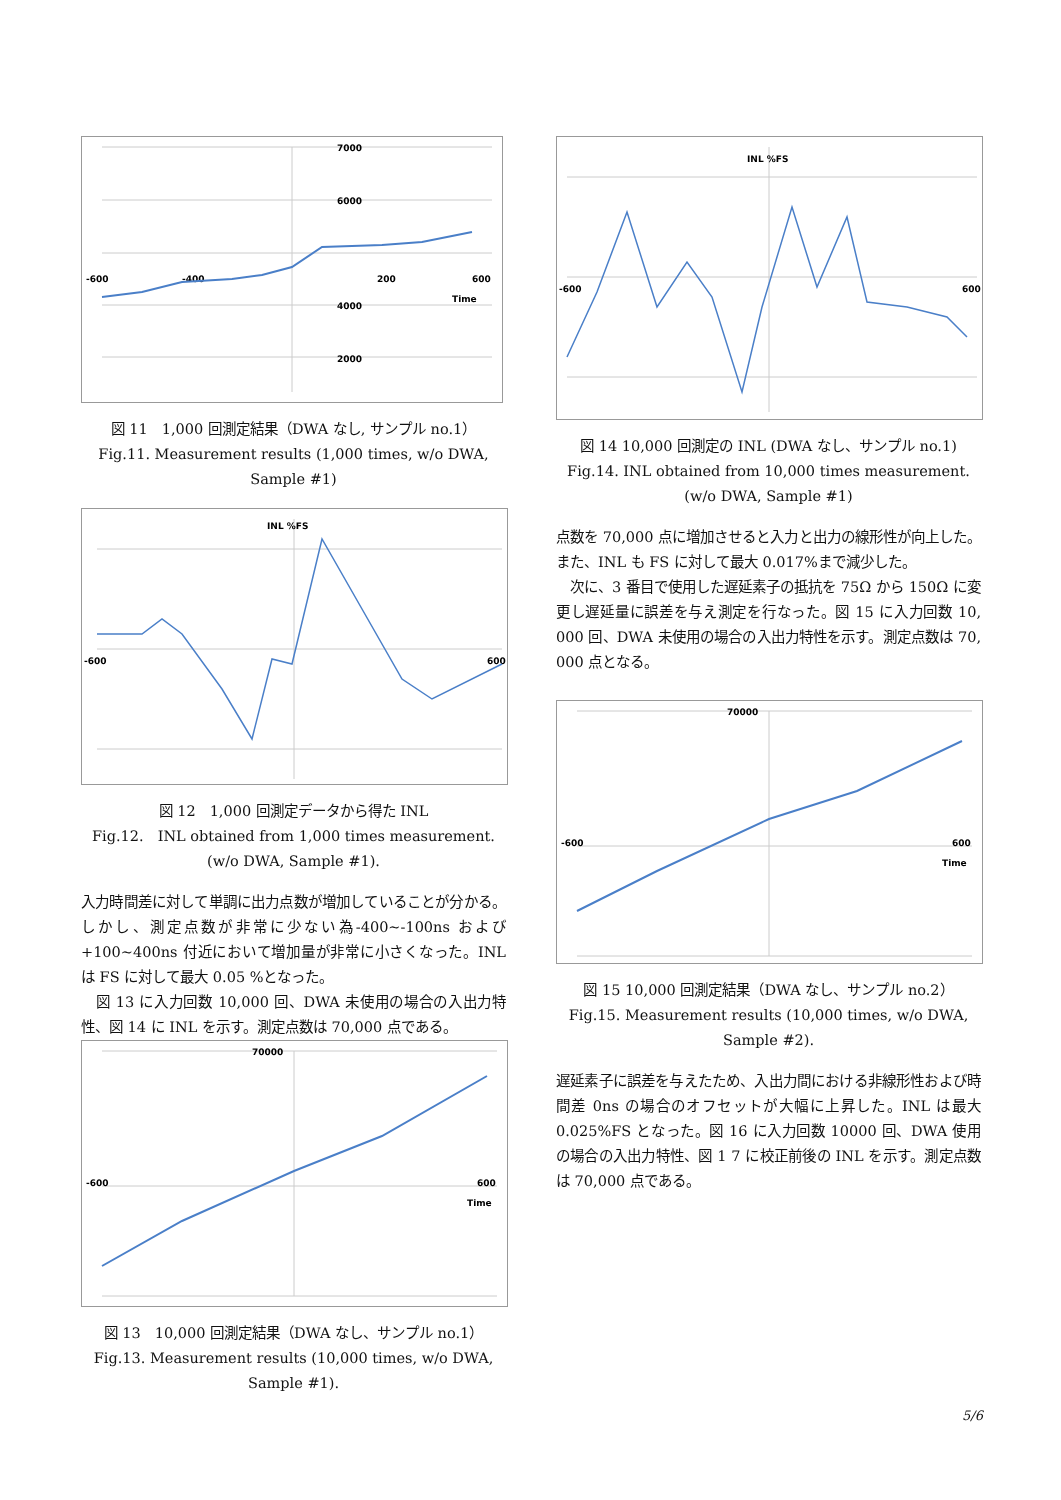-600
-400
200
600
Time
7000
6000
4000
2000
図 11　1,000 回測定結果（DWA なし, サンプル no.1）
Fig.11. Measurement results (1,000 times, w/o DWA, Sample #1)
INL %FS
-600
600
図 12　1,000 回測定データから得た INL
Fig.12.　INL obtained from 1,000 times measurement. (w/o DWA, Sample #1).
入力時間差に対して単調に出力点数が増加していることが分かる。しかし、測定点数が非常に少ない為-400~-100ns および+100~400ns 付近において増加量が非常に小さくなった。INL は FS に対して最大 0.05 %となった。
　図 13 に入力回数 10,000 回、DWA 未使用の場合の入出力特性、図 14 に INL を示す。測定点数は 70,000 点である。
-600
600
Time
70000
図 13　10,000 回測定結果（DWA なし、サンプル no.1）
Fig.13. Measurement results (10,000 times, w/o DWA, Sample #1).
INL %FS
-600
600
図 14 10,000 回測定の INL (DWA なし、サンプル no.1)
Fig.14. INL obtained from 10,000 times measurement. (w/o DWA, Sample #1)
点数を 70,000 点に増加させると入力と出力の線形性が向上した。また、INL も FS に対して最大 0.017%まで減少した。
　次に、3 番目で使用した遅延素子の抵抗を 75Ω から 150Ω に変更し遅延量に誤差を与え測定を行なった。図 15 に入力回数 10, 000 回、DWA 未使用の場合の入出力特性を示す。測定点数は 70, 000 点となる。
-600
600
Time
70000
図 15 10,000 回測定結果（DWA なし、サンプル no.2）
Fig.15. Measurement results (10,000 times, w/o DWA, Sample #2).
遅延素子に誤差を与えたため、入出力間における非線形性および時間差 0ns の場合のオフセットが大幅に上昇した。INL は最大 0.025%FS となった。図 16 に入力回数 10000 回、DWA 使用の場合の入出力特性、図 1 7 に校正前後の INL を示す。測定点数は 70,000 点である。
5/6